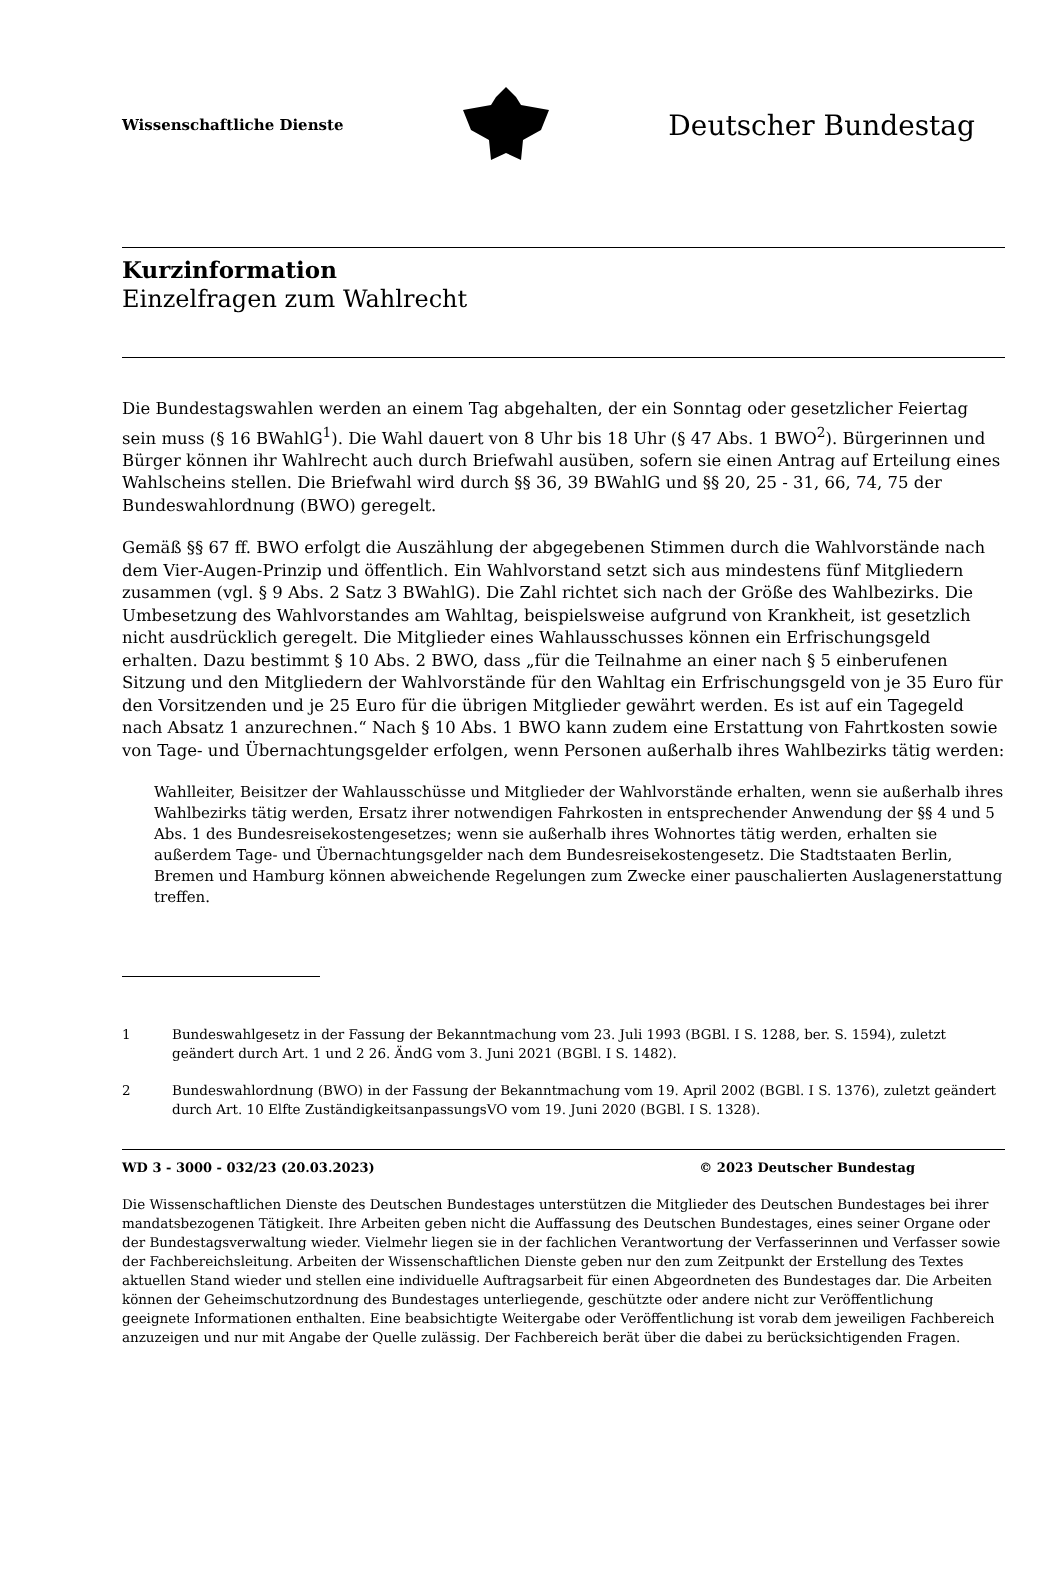Wissenschaftliche Dienste
Deutscher Bundestag
Kurzinformation
Einzelfragen zum Wahlrecht
Die Bundestagswahlen werden an einem Tag abgehalten, der ein Sonntag oder gesetzlicher Feiertag sein muss (§ 16 BWahlG<sup>1</sup>). Die Wahl dauert von 8 Uhr bis 18 Uhr (§ 47 Abs. 1 BWO<sup>2</sup>). Bürgerinnen und Bürger können ihr Wahlrecht auch durch Briefwahl ausüben, sofern sie einen Antrag auf Erteilung eines Wahlscheins stellen. Die Briefwahl wird durch §§ 36, 39 BWahlG und §§ 20, 25 - 31, 66, 74, 75 der Bundeswahlordnung (BWO) geregelt.
Gemäß §§ 67 ff. BWO erfolgt die Auszählung der abgegebenen Stimmen durch die Wahlvorstände nach dem Vier-Augen-Prinzip und öffentlich. Ein Wahlvorstand setzt sich aus mindestens fünf Mitgliedern zusammen (vgl. § 9 Abs. 2 Satz 3 BWahlG). Die Zahl richtet sich nach der Größe des Wahlbezirks. Die Umbesetzung des Wahlvorstandes am Wahltag, beispielsweise aufgrund von Krankheit, ist gesetzlich nicht ausdrücklich geregelt. Die Mitglieder eines Wahlausschusses können ein Erfrischungsgeld erhalten. Dazu bestimmt § 10 Abs. 2 BWO, dass „für die Teilnahme an einer nach § 5 einberufenen Sitzung und den Mitgliedern der Wahlvorstände für den Wahltag ein Erfrischungsgeld von je 35 Euro für den Vorsitzenden und je 25 Euro für die übrigen Mitglieder gewährt werden. Es ist auf ein Tagegeld nach Absatz 1 anzurechnen.“ Nach § 10 Abs. 1 BWO kann zudem eine Erstattung von Fahrtkosten sowie von Tage- und Übernachtungsgelder erfolgen, wenn Personen außerhalb ihres Wahlbezirks tätig werden:
Wahlleiter, Beisitzer der Wahlausschüsse und Mitglieder der Wahlvorstände erhalten, wenn sie außerhalb ihres Wahlbezirks tätig werden, Ersatz ihrer notwendigen Fahrkosten in entsprechender Anwendung der §§ 4 und 5 Abs. 1 des Bundesreisekostengesetzes; wenn sie außerhalb ihres Wohnortes tätig werden, erhalten sie außerdem Tage- und Übernachtungsgelder nach dem Bundesreisekostengesetz. Die Stadtstaaten Berlin, Bremen und Hamburg können abweichende Regelungen zum Zwecke einer pauschalierten Auslagenerstattung treffen.
1 Bundeswahlgesetz in der Fassung der Bekanntmachung vom 23. Juli 1993 (BGBl. I S. 1288, ber. S. 1594), zuletzt geändert durch Art. 1 und 2 26. ÄndG vom 3. Juni 2021 (BGBl. I S. 1482).
2 Bundeswahlordnung (BWO) in der Fassung der Bekanntmachung vom 19. April 2002 (BGBl. I S. 1376), zuletzt geändert durch Art. 10 Elfte ZuständigkeitsanpassungsVO vom 19. Juni 2020 (BGBl. I S. 1328).
WD 3 - 3000 - 032/23 (20.03.2023) © 2023 Deutscher Bundestag
Die Wissenschaftlichen Dienste des Deutschen Bundestages unterstützen die Mitglieder des Deutschen Bundestages bei ihrer mandatsbezogenen Tätigkeit. Ihre Arbeiten geben nicht die Auffassung des Deutschen Bundestages, eines seiner Organe oder der Bundestagsverwaltung wieder. Vielmehr liegen sie in der fachlichen Verantwortung der Verfasserinnen und Verfasser sowie der Fachbereichsleitung. Arbeiten der Wissenschaftlichen Dienste geben nur den zum Zeitpunkt der Erstellung des Textes aktuellen Stand wieder und stellen eine individuelle Auftragsarbeit für einen Abgeordneten des Bundestages dar. Die Arbeiten können der Geheimschutzordnung des Bundestages unterliegende, geschützte oder andere nicht zur Veröffentlichung geeignete Informationen enthalten. Eine beabsichtigte Weitergabe oder Veröffentlichung ist vorab dem jeweiligen Fachbereich anzuzeigen und nur mit Angabe der Quelle zulässig. Der Fachbereich berät über die dabei zu berücksichtigenden Fragen.